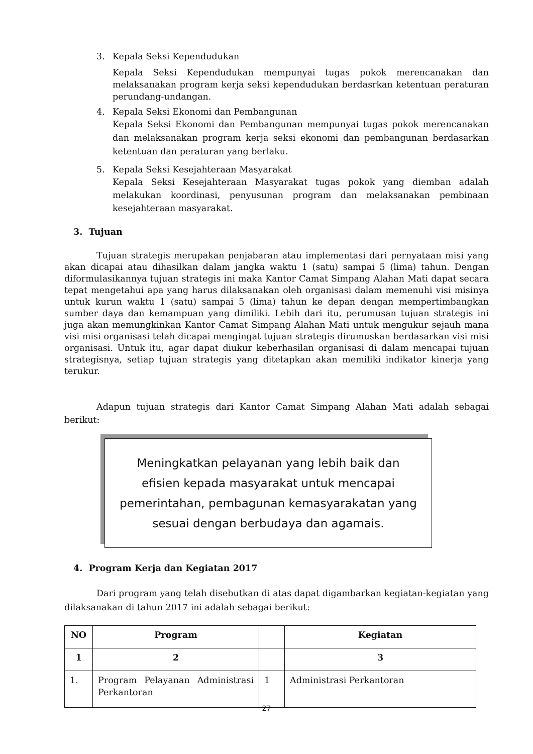3. Kepala Seksi Kependudukan
Kepala Seksi Kependudukan mempunyai tugas pokok merencanakan dan melaksanakan program kerja seksi kependudukan berdasrkan ketentuan peraturan perundang-undangan.
4. Kepala Seksi Ekonomi dan Pembangunan
Kepala Seksi Ekonomi dan Pembangunan mempunyai tugas pokok merencanakan dan melaksanakan program kerja seksi ekonomi dan pembangunan berdasarkan ketentuan dan peraturan yang berlaku.
5. Kepala Seksi Kesejahteraan Masyarakat
Kepala Seksi Kesejahteraan Masyarakat tugas pokok yang diemban adalah melakukan koordinasi, penyusunan program dan melaksanakan pembinaan kesejahteraan masyarakat.
3. Tujuan
Tujuan strategis merupakan penjabaran atau implementasi dari pernyataan misi yang akan dicapai atau dihasilkan dalam jangka waktu 1 (satu) sampai 5 (lima) tahun. Dengan diformulasikannya tujuan strategis ini maka Kantor Camat Simpang Alahan Mati dapat secara tepat mengetahui apa yang harus dilaksanakan oleh organisasi dalam memenuhi visi misinya untuk kurun waktu 1 (satu) sampai 5 (lima) tahun ke depan dengan mempertimbangkan sumber daya dan kemampuan yang dimiliki. Lebih dari itu, perumusan tujuan strategis ini juga akan memungkinkan Kantor Camat Simpang Alahan Mati untuk mengukur sejauh mana visi misi organisasi telah dicapai mengingat tujuan strategis dirumuskan berdasarkan visi misi organisasi. Untuk itu, agar dapat diukur keberhasilan organisasi di dalam mencapai tujuan strategisnya, setiap tujuan strategis yang ditetapkan akan memiliki indikator kinerja yang terukur.
Adapun tujuan strategis dari Kantor Camat Simpang Alahan Mati adalah sebagai berikut:
Meningkatkan pelayanan yang lebih baik dan
efisien kepada masyarakat untuk mencapai
pemerintahan, pembagunan kemasyarakatan yang
sesuai dengan berbudaya dan agamais.
4. Program Kerja dan Kegiatan 2017
Dari program yang telah disebutkan di atas dapat digambarkan kegiatan-kegiatan yang dilaksanakan di tahun 2017 ini adalah sebagai berikut:
| NO | Program | | Kegiatan |
| --- | --- | --- | --- |
| 1 | 2 | | 3 |
| 1. | Program Pelayanan Administrasi Perkantoran | 1 | Administrasi Perkantoran |
27